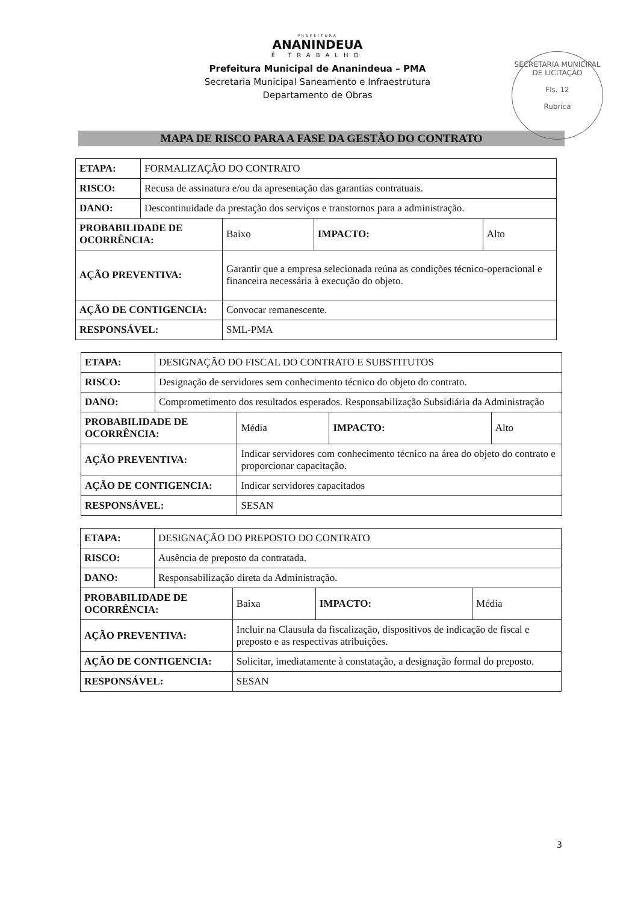PREFEITURA
ANANINDEUA
É TRABALHO
Prefeitura Municipal de Ananindeua – PMA
Secretaria Municipal Saneamento e Infraestrutura
Departamento de Obras
SECRETARIA MUNICIPAL DE LICITAÇÃO
Fls. 12
Rubrica
MAPA DE RISCO PARA A FASE DA GESTÃO DO CONTRATO
| ETAPA: | FORMALIZAÇÃO DO CONTRATO | | | |
| RISCO: | Recusa de assinatura e/ou da apresentação das garantias contratuais. | | | |
| DANO: | Descontinuidade da prestação dos serviços e transtornos para a administração. | | | |
| PROBABILIDADE DE OCORRÊNCIA: | | Baixo | IMPACTO: | Alto |
| AÇÃO PREVENTIVA: | | Garantir que a empresa selecionada reúna as condições técnico-operacional e financeira necessária à execução do objeto. | | |
| AÇÃO DE CONTIGENCIA: | | Convocar remanescente. | | |
| RESPONSÁVEL: | | SML-PMA | | |
| ETAPA: | DESIGNAÇÃO DO FISCAL DO CONTRATO E SUBSTITUTOS | | | |
| RISCO: | Designação de servidores sem conhecimento técnico do objeto do contrato. | | | |
| DANO: | Comprometimento dos resultados esperados. Responsabilização Subsidiária da Administração | | | |
| PROBABILIDADE DE OCORRÊNCIA: | | Média | IMPACTO: | Alto |
| AÇÃO PREVENTIVA: | | Indicar servidores com conhecimento técnico na área do objeto do contrato e proporcionar capacitação. | | |
| AÇÃO DE CONTIGENCIA: | | Indicar servidores capacitados | | |
| RESPONSÁVEL: | | SESAN | | |
| ETAPA: | DESIGNAÇÃO DO PREPOSTO DO CONTRATO | | | |
| RISCO: | Ausência de preposto da contratada. | | | |
| DANO: | Responsabilização direta da Administração. | | | |
| PROBABILIDADE DE OCORRÊNCIA: | | Baixa | IMPACTO: | Média |
| AÇÃO PREVENTIVA: | | Incluir na Clausula da fiscalização, dispositivos de indicação de fiscal e preposto e as respectivas atribuições. | | |
| AÇÃO DE CONTIGENCIA: | | Solicitar, imediatamente à constatação, a designação formal do preposto. | | |
| RESPONSÁVEL: | | SESAN | | |
3